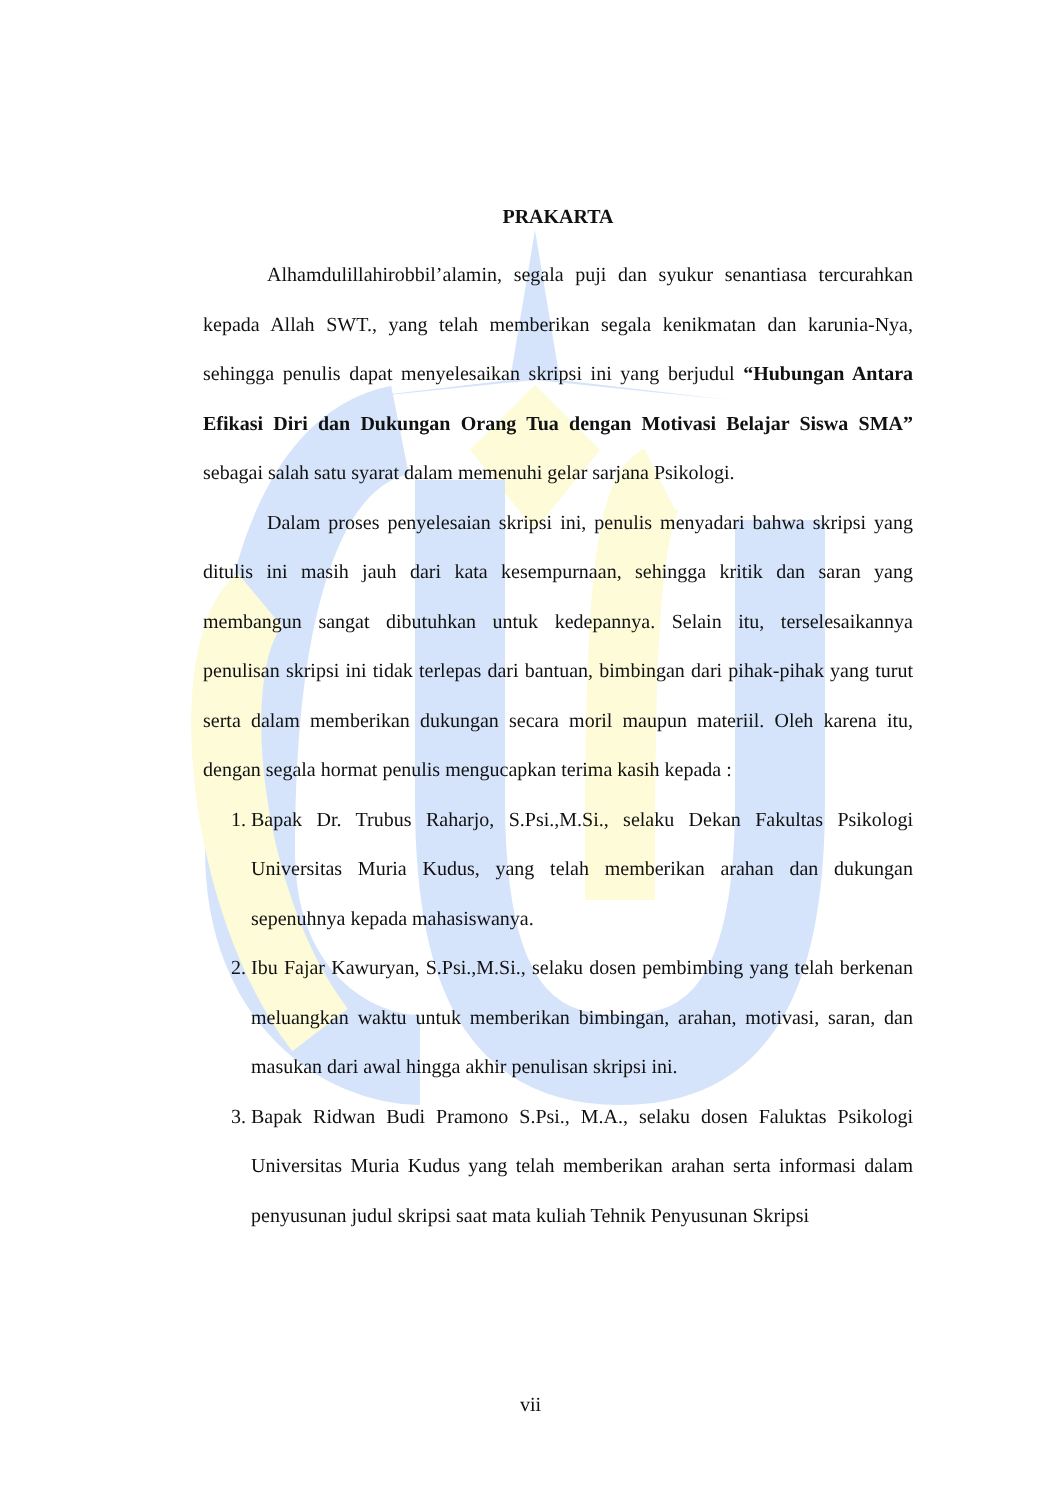PRAKARTA
Alhamdulillahirobbil’alamin, segala puji dan syukur senantiasa tercurahkan kepada Allah SWT., yang telah memberikan segala kenikmatan dan karunia-Nya, sehingga penulis dapat menyelesaikan skripsi ini yang berjudul “Hubungan Antara Efikasi Diri dan Dukungan Orang Tua dengan Motivasi Belajar Siswa SMA” sebagai salah satu syarat dalam memenuhi gelar sarjana Psikologi.
Dalam proses penyelesaian skripsi ini, penulis menyadari bahwa skripsi yang ditulis ini masih jauh dari kata kesempurnaan, sehingga kritik dan saran yang membangun sangat dibutuhkan untuk kedepannya. Selain itu, terselesaikannya penulisan skripsi ini tidak terlepas dari bantuan, bimbingan dari pihak-pihak yang turut serta dalam memberikan dukungan secara moril maupun materiil. Oleh karena itu, dengan segala hormat penulis mengucapkan terima kasih kepada :
1. Bapak Dr. Trubus Raharjo, S.Psi.,M.Si., selaku Dekan Fakultas Psikologi Universitas Muria Kudus, yang telah memberikan arahan dan dukungan sepenuhnya kepada mahasiswanya.
2. Ibu Fajar Kawuryan, S.Psi.,M.Si., selaku dosen pembimbing yang telah berkenan meluangkan waktu untuk memberikan bimbingan, arahan, motivasi, saran, dan masukan dari awal hingga akhir penulisan skripsi ini.
3. Bapak Ridwan Budi Pramono S.Psi., M.A., selaku dosen Faluktas Psikologi Universitas Muria Kudus yang telah memberikan arahan serta informasi dalam penyusunan judul skripsi saat mata kuliah Tehnik Penyusunan Skripsi
vii